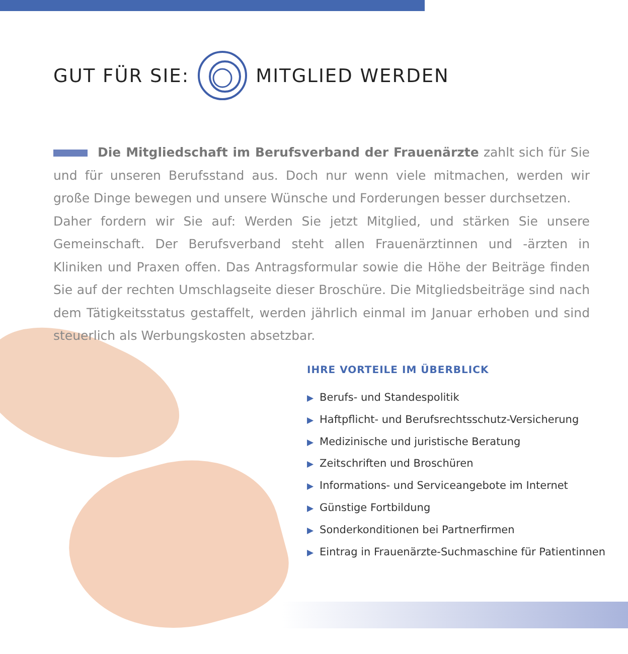GUT FÜR SIE: MITGLIED WERDEN
Die Mitgliedschaft im Berufsverband der Frauenärzte zahlt sich für Sie und für unseren Berufsstand aus. Doch nur wenn viele mitmachen, werden wir große Dinge bewegen und unsere Wünsche und Forderungen besser durchsetzen.
Daher fordern wir Sie auf: Werden Sie jetzt Mitglied, und stärken Sie unsere Gemeinschaft. Der Berufsverband steht allen Frauenärztinnen und -ärzten in Kliniken und Praxen offen. Das Antragsformular sowie die Höhe der Beiträge finden Sie auf der rechten Umschlagseite dieser Broschüre. Die Mitgliedsbeiträge sind nach dem Tätigkeitsstatus gestaffelt, werden jährlich einmal im Januar erhoben und sind steuerlich als Werbungskosten absetzbar.
IHRE VORTEILE IM ÜBERBLICK
▶ Berufs- und Standespolitik
▶ Haftpflicht- und Berufsrechtsschutz-Versicherung
▶ Medizinische und juristische Beratung
▶ Zeitschriften und Broschüren
▶ Informations- und Serviceangebote im Internet
▶ Günstige Fortbildung
▶ Sonderkonditionen bei Partnerfirmen
▶ Eintrag in Frauenärzte-Suchmaschine für Patientinnen